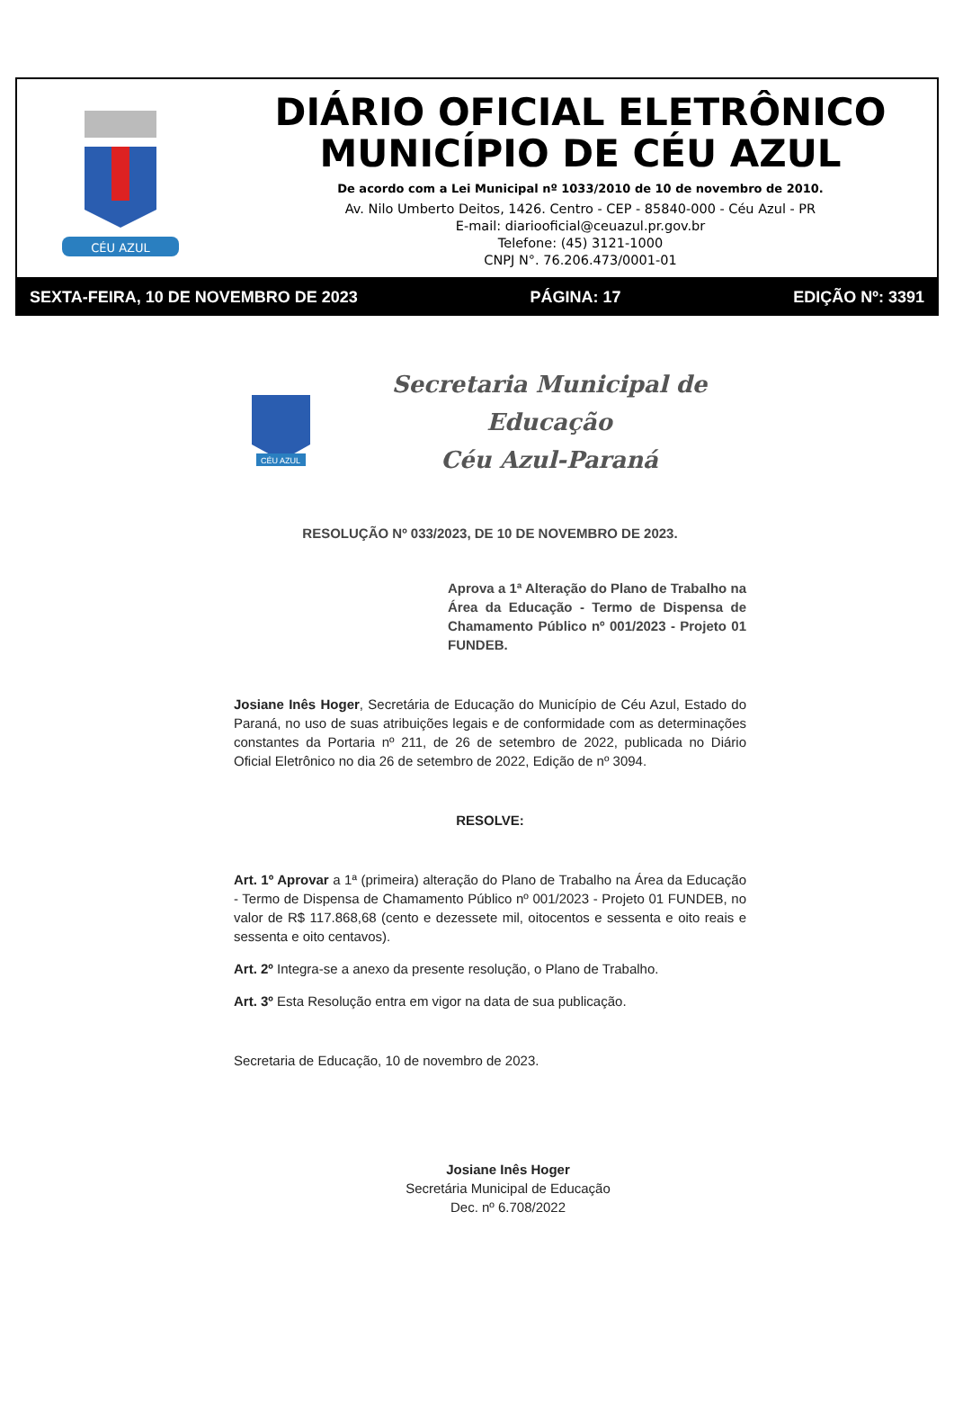CÉU AZUL
DIÁRIO OFICIAL ELETRÔNICO
MUNICÍPIO DE CÉU AZUL
De acordo com a Lei Municipal nº 1033/2010 de 10 de novembro de 2010.
Av. Nilo Umberto Deitos, 1426. Centro - CEP - 85840-000 - Céu Azul - PR
E-mail: diariooficial@ceuazul.pr.gov.br
Telefone: (45) 3121-1000
CNPJ N°. 76.206.473/0001-01
SEXTA-FEIRA, 10 DE NOVEMBRO DE 2023 PÁGINA: 17 EDIÇÃO Nº: 3391
CÉU AZUL
Secretaria Municipal de Educação
Céu Azul-Paraná
RESOLUÇÃO Nº 033/2023, DE 10 DE NOVEMBRO DE 2023.
Aprova a 1ª Alteração do Plano de Trabalho na Área da Educação - Termo de Dispensa de Chamamento Público nº 001/2023 - Projeto 01 FUNDEB.
Josiane Inês Hoger, Secretária de Educação do Município de Céu Azul, Estado do Paraná, no uso de suas atribuições legais e de conformidade com as determinações constantes da Portaria nº 211, de 26 de setembro de 2022, publicada no Diário Oficial Eletrônico no dia 26 de setembro de 2022, Edição de nº 3094.
RESOLVE:
Art. 1º Aprovar a 1ª (primeira) alteração do Plano de Trabalho na Área da Educação - Termo de Dispensa de Chamamento Público nº 001/2023 - Projeto 01 FUNDEB, no valor de R$ 117.868,68 (cento e dezessete mil, oitocentos e sessenta e oito reais e sessenta e oito centavos).
Art. 2º Integra-se a anexo da presente resolução, o Plano de Trabalho.
Art. 3º Esta Resolução entra em vigor na data de sua publicação.
Secretaria de Educação, 10 de novembro de 2023.
Josiane Inês Hoger
Secretária Municipal de Educação
Dec. nº 6.708/2022